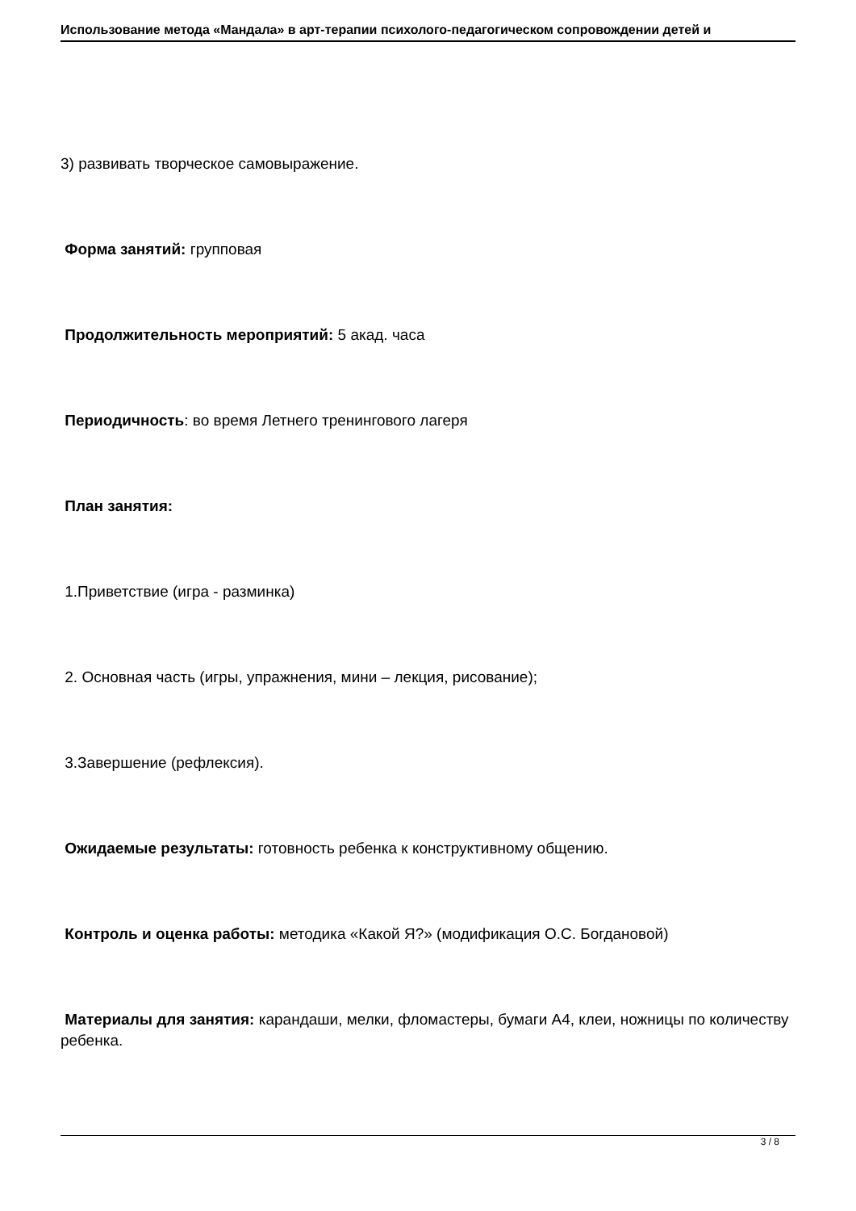Использование метода «Мандала» в арт-терапии психолого-педагогическом сопровождении детей и
3) развивать творческое самовыражение.
Форма занятий: групповая
Продолжительность мероприятий: 5 акад. часа
Периодичность: во время Летнего тренингового лагеря
План занятия:
1.Приветствие (игра - разминка)
2. Основная часть (игры, упражнения, мини – лекция, рисование);
3.Завершение (рефлексия).
Ожидаемые результаты: готовность ребенка к конструктивному общению.
Контроль и оценка работы: методика «Какой Я?» (модификация О.С. Богдановой)
Материалы для занятия: карандаши, мелки, фломастеры, бумаги А4, клеи, ножницы по количеству ребенка.
3 / 8